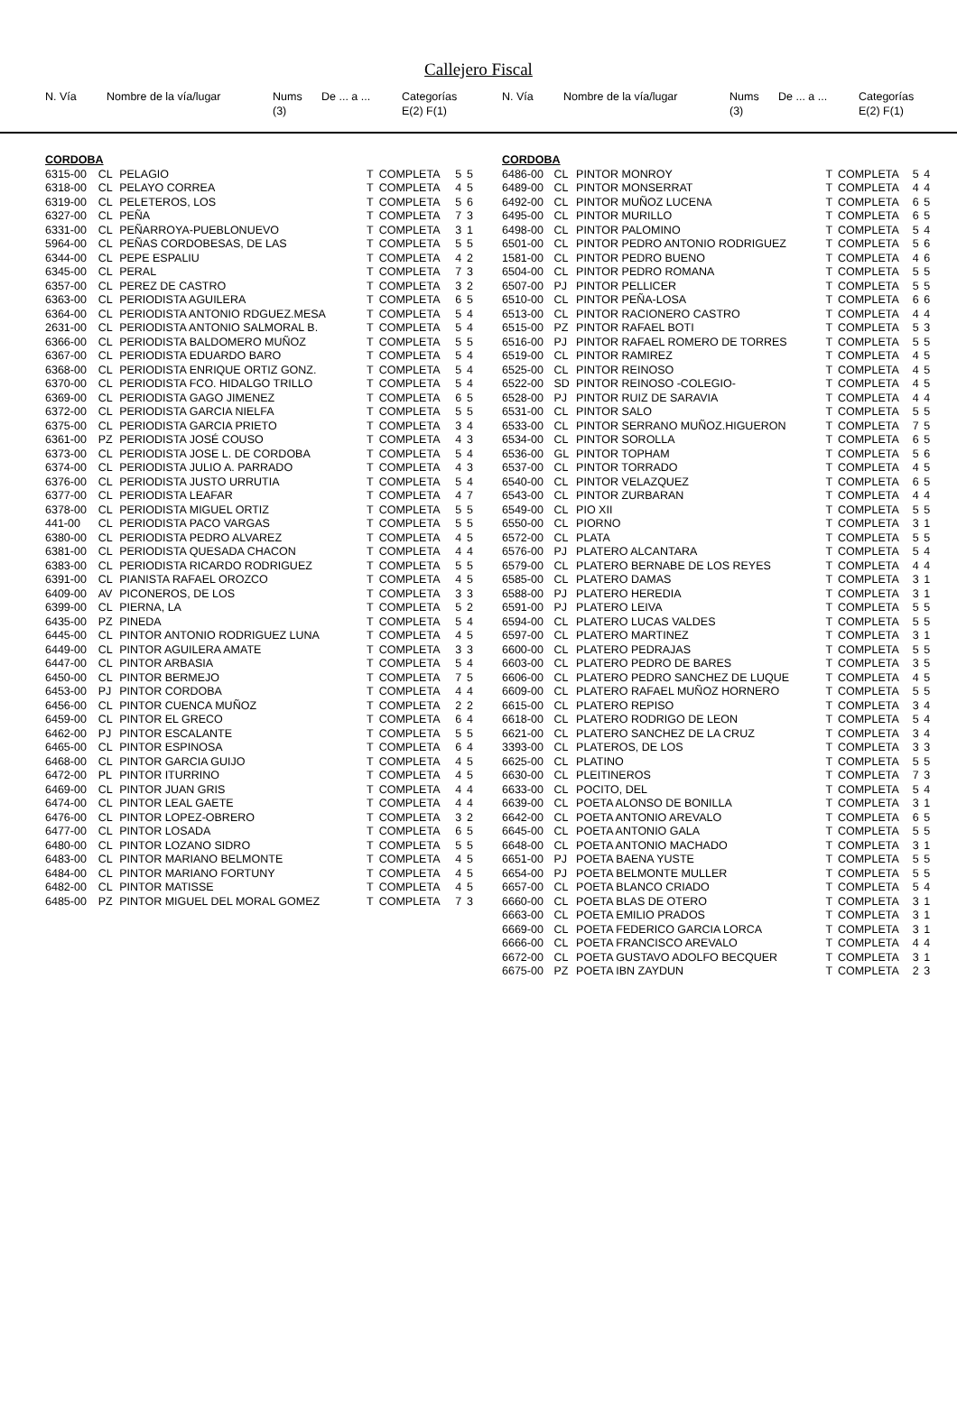Callejero Fiscal
| N. Vía | Nombre de la vía/lugar | Nums (3) | De ... a ... | Categorías E(2) F(1) |
| --- | --- | --- | --- | --- |
| N. Vía | Nombre de la vía/lugar | Nums (3) | De ... a ... | Categorías E(2) F(1) |
| --- | --- | --- | --- | --- |
| CORDOBA | | | | | | |
| 6315-00 | CL | PELAGIO | T | COMPLETA | 5 | 5 |
| 6318-00 | CL | PELAYO CORREA | T | COMPLETA | 4 | 5 |
| 6319-00 | CL | PELETEROS, LOS | T | COMPLETA | 5 | 6 |
| 6327-00 | CL | PEÑA | T | COMPLETA | 7 | 3 |
| 6331-00 | CL | PEÑARROYA-PUEBLONUEVO | T | COMPLETA | 3 | 1 |
| 5964-00 | CL | PEÑAS CORDOBESAS, DE LAS | T | COMPLETA | 5 | 5 |
| 6344-00 | CL | PEPE ESPALIU | T | COMPLETA | 4 | 2 |
| 6345-00 | CL | PERAL | T | COMPLETA | 7 | 3 |
| 6357-00 | CL | PEREZ DE CASTRO | T | COMPLETA | 3 | 2 |
| 6363-00 | CL | PERIODISTA AGUILERA | T | COMPLETA | 6 | 5 |
| 6364-00 | CL | PERIODISTA ANTONIO RDGUEZ.MESA | T | COMPLETA | 5 | 4 |
| 2631-00 | CL | PERIODISTA ANTONIO SALMORAL B. | T | COMPLETA | 5 | 4 |
| 6366-00 | CL | PERIODISTA BALDOMERO MUÑOZ | T | COMPLETA | 5 | 5 |
| 6367-00 | CL | PERIODISTA EDUARDO BARO | T | COMPLETA | 5 | 4 |
| 6368-00 | CL | PERIODISTA ENRIQUE ORTIZ GONZ. | T | COMPLETA | 5 | 4 |
| 6370-00 | CL | PERIODISTA FCO. HIDALGO TRILLO | T | COMPLETA | 5 | 4 |
| 6369-00 | CL | PERIODISTA GAGO JIMENEZ | T | COMPLETA | 6 | 5 |
| 6372-00 | CL | PERIODISTA GARCIA NIELFA | T | COMPLETA | 5 | 5 |
| 6375-00 | CL | PERIODISTA GARCIA PRIETO | T | COMPLETA | 3 | 4 |
| 6361-00 | PZ | PERIODISTA JOSÉ COUSO | T | COMPLETA | 4 | 3 |
| 6373-00 | CL | PERIODISTA JOSE L. DE CORDOBA | T | COMPLETA | 5 | 4 |
| 6374-00 | CL | PERIODISTA JULIO A. PARRADO | T | COMPLETA | 4 | 3 |
| 6376-00 | CL | PERIODISTA JUSTO URRUTIA | T | COMPLETA | 5 | 4 |
| 6377-00 | CL | PERIODISTA LEAFAR | T | COMPLETA | 4 | 7 |
| 6378-00 | CL | PERIODISTA MIGUEL ORTIZ | T | COMPLETA | 5 | 5 |
| 441-00 | CL | PERIODISTA PACO VARGAS | T | COMPLETA | 5 | 5 |
| 6380-00 | CL | PERIODISTA PEDRO ALVAREZ | T | COMPLETA | 4 | 5 |
| 6381-00 | CL | PERIODISTA QUESADA CHACON | T | COMPLETA | 4 | 4 |
| 6383-00 | CL | PERIODISTA RICARDO RODRIGUEZ | T | COMPLETA | 5 | 5 |
| 6391-00 | CL | PIANISTA RAFAEL OROZCO | T | COMPLETA | 4 | 5 |
| 6409-00 | AV | PICONEROS, DE LOS | T | COMPLETA | 3 | 3 |
| 6399-00 | CL | PIERNA, LA | T | COMPLETA | 5 | 2 |
| 6435-00 | PZ | PINEDA | T | COMPLETA | 5 | 4 |
| 6445-00 | CL | PINTOR ANTONIO RODRIGUEZ LUNA | T | COMPLETA | 4 | 5 |
| 6449-00 | CL | PINTOR AGUILERA AMATE | T | COMPLETA | 3 | 3 |
| 6447-00 | CL | PINTOR ARBASIA | T | COMPLETA | 5 | 4 |
| 6450-00 | CL | PINTOR BERMEJO | T | COMPLETA | 7 | 5 |
| 6453-00 | PJ | PINTOR CORDOBA | T | COMPLETA | 4 | 4 |
| 6456-00 | CL | PINTOR CUENCA MUÑOZ | T | COMPLETA | 2 | 2 |
| 6459-00 | CL | PINTOR EL GRECO | T | COMPLETA | 6 | 4 |
| 6462-00 | PJ | PINTOR ESCALANTE | T | COMPLETA | 5 | 5 |
| 6465-00 | CL | PINTOR ESPINOSA | T | COMPLETA | 6 | 4 |
| 6468-00 | CL | PINTOR GARCIA GUIJO | T | COMPLETA | 4 | 5 |
| 6472-00 | PL | PINTOR ITURRINO | T | COMPLETA | 4 | 5 |
| 6469-00 | CL | PINTOR JUAN GRIS | T | COMPLETA | 4 | 4 |
| 6474-00 | CL | PINTOR LEAL GAETE | T | COMPLETA | 4 | 4 |
| 6476-00 | CL | PINTOR LOPEZ-OBRERO | T | COMPLETA | 3 | 2 |
| 6477-00 | CL | PINTOR LOSADA | T | COMPLETA | 6 | 5 |
| 6480-00 | CL | PINTOR LOZANO SIDRO | T | COMPLETA | 5 | 5 |
| 6483-00 | CL | PINTOR MARIANO BELMONTE | T | COMPLETA | 4 | 5 |
| 6484-00 | CL | PINTOR MARIANO FORTUNY | T | COMPLETA | 4 | 5 |
| 6482-00 | CL | PINTOR MATISSE | T | COMPLETA | 4 | 5 |
| 6485-00 | PZ | PINTOR MIGUEL DEL MORAL GOMEZ | T | COMPLETA | 7 | 3 |
| CORDOBA | | | | | | |
| 6486-00 | CL | PINTOR MONROY | T | COMPLETA | 5 | 4 |
| 6489-00 | CL | PINTOR MONSERRAT | T | COMPLETA | 4 | 4 |
| 6492-00 | CL | PINTOR MUÑOZ LUCENA | T | COMPLETA | 6 | 5 |
| 6495-00 | CL | PINTOR MURILLO | T | COMPLETA | 6 | 5 |
| 6498-00 | CL | PINTOR PALOMINO | T | COMPLETA | 5 | 4 |
| 6501-00 | CL | PINTOR PEDRO ANTONIO RODRIGUEZ | T | COMPLETA | 5 | 6 |
| 1581-00 | CL | PINTOR PEDRO BUENO | T | COMPLETA | 4 | 6 |
| 6504-00 | CL | PINTOR PEDRO ROMANA | T | COMPLETA | 5 | 5 |
| 6507-00 | PJ | PINTOR PELLICER | T | COMPLETA | 5 | 5 |
| 6510-00 | CL | PINTOR PEÑA-LOSA | T | COMPLETA | 6 | 6 |
| 6513-00 | CL | PINTOR RACIONERO CASTRO | T | COMPLETA | 4 | 4 |
| 6515-00 | PZ | PINTOR RAFAEL BOTI | T | COMPLETA | 5 | 3 |
| 6516-00 | PJ | PINTOR RAFAEL ROMERO DE TORRES | T | COMPLETA | 5 | 5 |
| 6519-00 | CL | PINTOR RAMIREZ | T | COMPLETA | 4 | 5 |
| 6525-00 | CL | PINTOR REINOSO | T | COMPLETA | 4 | 5 |
| 6522-00 | SD | PINTOR REINOSO -COLEGIO- | T | COMPLETA | 4 | 5 |
| 6528-00 | PJ | PINTOR RUIZ DE SARAVIA | T | COMPLETA | 4 | 4 |
| 6531-00 | CL | PINTOR SALO | T | COMPLETA | 5 | 5 |
| 6533-00 | CL | PINTOR SERRANO MUÑOZ.HIGUERON | T | COMPLETA | 7 | 5 |
| 6534-00 | CL | PINTOR SOROLLA | T | COMPLETA | 6 | 5 |
| 6536-00 | GL | PINTOR TOPHAM | T | COMPLETA | 5 | 6 |
| 6537-00 | CL | PINTOR TORRADO | T | COMPLETA | 4 | 5 |
| 6540-00 | CL | PINTOR VELAZQUEZ | T | COMPLETA | 6 | 5 |
| 6543-00 | CL | PINTOR ZURBARAN | T | COMPLETA | 4 | 4 |
| 6549-00 | CL | PIO XII | T | COMPLETA | 5 | 5 |
| 6550-00 | CL | PIORNO | T | COMPLETA | 3 | 1 |
| 6572-00 | CL | PLATA | T | COMPLETA | 5 | 5 |
| 6576-00 | PJ | PLATERO ALCANTARA | T | COMPLETA | 5 | 4 |
| 6579-00 | CL | PLATERO BERNABE DE LOS REYES | T | COMPLETA | 4 | 4 |
| 6585-00 | CL | PLATERO DAMAS | T | COMPLETA | 3 | 1 |
| 6588-00 | PJ | PLATERO HEREDIA | T | COMPLETA | 3 | 1 |
| 6591-00 | PJ | PLATERO LEIVA | T | COMPLETA | 5 | 5 |
| 6594-00 | CL | PLATERO LUCAS VALDES | T | COMPLETA | 5 | 5 |
| 6597-00 | CL | PLATERO MARTINEZ | T | COMPLETA | 3 | 1 |
| 6600-00 | CL | PLATERO PEDRAJAS | T | COMPLETA | 5 | 5 |
| 6603-00 | CL | PLATERO PEDRO DE BARES | T | COMPLETA | 3 | 5 |
| 6606-00 | CL | PLATERO PEDRO SANCHEZ DE LUQUE | T | COMPLETA | 4 | 5 |
| 6609-00 | CL | PLATERO RAFAEL MUÑOZ HORNERO | T | COMPLETA | 5 | 5 |
| 6615-00 | CL | PLATERO REPISO | T | COMPLETA | 3 | 4 |
| 6618-00 | CL | PLATERO RODRIGO DE LEON | T | COMPLETA | 5 | 4 |
| 6621-00 | CL | PLATERO SANCHEZ DE LA CRUZ | T | COMPLETA | 3 | 4 |
| 3393-00 | CL | PLATEROS, DE LOS | T | COMPLETA | 3 | 3 |
| 6625-00 | CL | PLATINO | T | COMPLETA | 5 | 5 |
| 6630-00 | CL | PLEITINEROS | T | COMPLETA | 7 | 3 |
| 6633-00 | CL | POCITO, DEL | T | COMPLETA | 5 | 4 |
| 6639-00 | CL | POETA ALONSO DE BONILLA | T | COMPLETA | 3 | 1 |
| 6642-00 | CL | POETA ANTONIO AREVALO | T | COMPLETA | 6 | 5 |
| 6645-00 | CL | POETA ANTONIO GALA | T | COMPLETA | 5 | 5 |
| 6648-00 | CL | POETA ANTONIO MACHADO | T | COMPLETA | 3 | 1 |
| 6651-00 | PJ | POETA BAENA YUSTE | T | COMPLETA | 5 | 5 |
| 6654-00 | PJ | POETA BELMONTE MULLER | T | COMPLETA | 5 | 5 |
| 6657-00 | CL | POETA BLANCO CRIADO | T | COMPLETA | 5 | 4 |
| 6660-00 | CL | POETA BLAS DE OTERO | T | COMPLETA | 3 | 1 |
| 6663-00 | CL | POETA EMILIO PRADOS | T | COMPLETA | 3 | 1 |
| 6669-00 | CL | POETA FEDERICO GARCIA LORCA | T | COMPLETA | 3 | 1 |
| 6666-00 | CL | POETA FRANCISCO AREVALO | T | COMPLETA | 4 | 4 |
| 6672-00 | CL | POETA GUSTAVO ADOLFO BECQUER | T | COMPLETA | 3 | 1 |
| 6675-00 | PZ | POETA IBN ZAYDUN | T | COMPLETA | 2 | 3 |